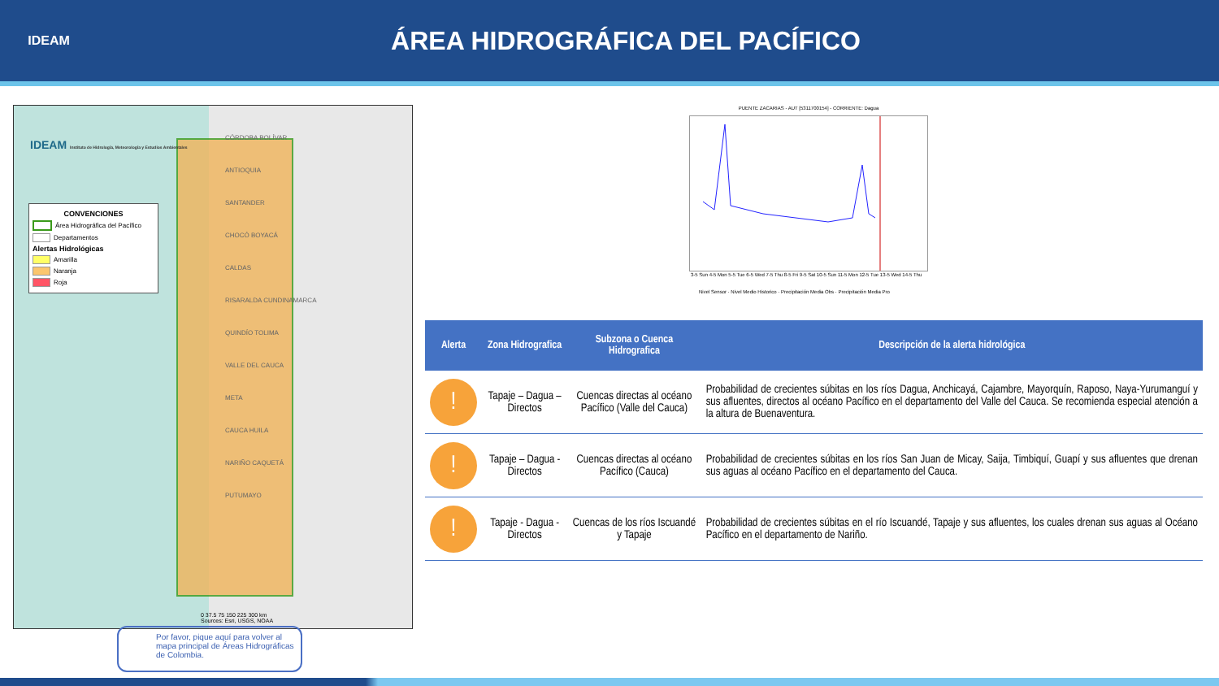IDEAM
ÁREA HIDROGRÁFICA DEL PACÍFICO
IDEAM Instituto de Hidrología, Meteorología y Estudios Ambientales
CONVENCIONES
Área Hidrográfica del Pacífico
Departamentos
Alertas Hidrológicas
Amarilla
Naranja
Roja
CÓRDOBA BOLÍVAR
ANTIOQUIA
SANTANDER
CHOCÓ BOYACÁ
CALDAS
RISARALDA CUNDINAMARCA
QUINDÍO TOLIMA
VALLE DEL CAUCA
META
CAUCA HUILA
NARIÑO CAQUETÁ
PUTUMAYO
0 37.5 75 150 225 300 km
Sources: Esri, USGS, NOAA
Por favor, pique aquí para volver al mapa principal de Áreas Hidrográficas de Colombia.
PUENTE ZACARIAS - AUT [5311700154] - CORRIENTE: Dagua
3-5 Sun 4-5 Mon 5-5 Tue 6-5 Wed 7-5 Thu 8-5 Fri 9-5 Sat 10-5 Sun 11-5 Mon 12-5 Tue 13-5 Wed 14-5 Thu
Nivel Sensor · Nivel Medio Historico · Precipitación Media Obs · Precipitación Media Pro
| Alerta | Zona Hidrografica | Subzona o Cuenca Hidrografica | Descripción de la alerta hidrológica |
| --- | --- | --- | --- |
| ! | Tapaje – Dagua – Directos | Cuencas directas al océano Pacífico (Valle del Cauca) | Probabilidad de crecientes súbitas en los ríos Dagua, Anchicayá, Cajambre, Mayorquín, Raposo, Naya-Yurumanguí y sus afluentes, directos al océano Pacífico en el departamento del Valle del Cauca. Se recomienda especial atención a la altura de Buenaventura. |
| ! | Tapaje – Dagua - Directos | Cuencas directas al océano Pacífico (Cauca) | Probabilidad de crecientes súbitas en los ríos San Juan de Micay, Saija, Timbiquí, Guapí y sus afluentes que drenan sus aguas al océano Pacífico en el departamento del Cauca. |
| ! | Tapaje - Dagua - Directos | Cuencas de los ríos Iscuandé y Tapaje | Probabilidad de crecientes súbitas en el río Iscuandé, Tapaje y sus afluentes, los cuales drenan sus aguas al Océano Pacífico en el departamento de Nariño. |